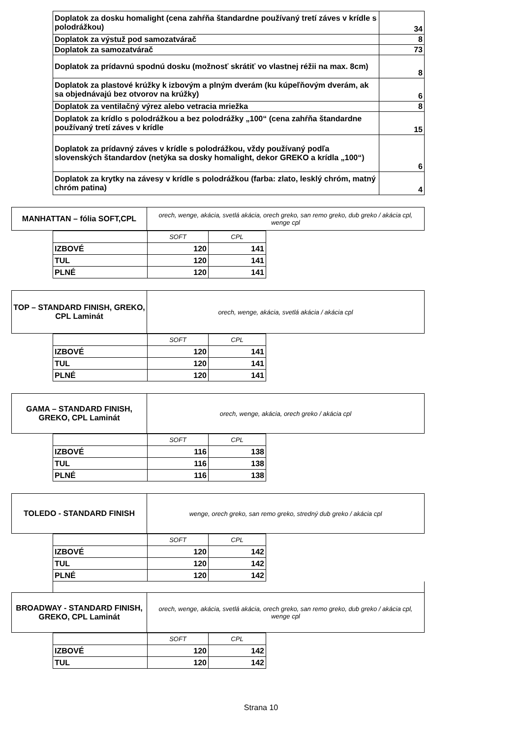| Doplatok za dosku homalight (cena zahŕňa štandardne používaný tretí záves v krídle s polodrážkou) | 34 |
| Doplatok za výstuž pod samozatvárač | 8 |
| Doplatok za samozatvárač | 73 |
| Doplatok za prídavnú spodnú dosku (možnosť skrátiť vo vlastnej réžii na max. 8cm) | 8 |
| Doplatok za plastové krúžky k izbovým a plným dverám (ku kúpeľňovým dverám, ak sa objednávajú bez otvorov na krúžky) | 6 |
| Doplatok za ventilačný výrez alebo vetracia mriežka | 8 |
| Doplatok za krídlo s polodrážkou a bez polodrážky „100“ (cena zahŕňa štandardne používaný tretí záves v krídle | 15 |
| Doplatok za prídavný záves v krídle s polodrážkou, vždy používaný podľa slovenských štandardov (netýka sa dosky homalight, dekor GREKO a krídla „100“) | 6 |
| Doplatok za krytky na závesy v krídle s polodrážkou (farba: zlato, lesklý chróm, matný chróm patina) | 4 |
| MANHATTAN – fólia SOFT,CPL | orech, wenge, akácia, svetlá akácia, orech greko, san remo greko, dub greko / akácia cpl, wenge cpl |
| | SOFT | CPL |
| IZBOVÉ | 120 | 141 |
| TUL | 120 | 141 |
| PLNÉ | 120 | 141 |
| TOP – STANDARD FINISH, GREKO, CPL Laminát | orech, wenge, akácia, svetlá akácia / akácia cpl |
| | SOFT | CPL |
| IZBOVÉ | 120 | 141 |
| TUL | 120 | 141 |
| PLNÉ | 120 | 141 |
| GAMA – STANDARD FINISH, GREKO, CPL Laminát | orech, wenge, akácia, orech greko / akácia cpl |
| | SOFT | CPL |
| IZBOVÉ | 116 | 138 |
| TUL | 116 | 138 |
| PLNÉ | 116 | 138 |
| TOLEDO - STANDARD FINISH | wenge, orech greko, san remo greko, stredný dub greko / akácia cpl |
| | SOFT | CPL |
| IZBOVÉ | 120 | 142 |
| TUL | 120 | 142 |
| PLNÉ | 120 | 142 |
| BROADWAY - STANDARD FINISH, GREKO, CPL Laminát | orech, wenge, akácia, svetlá akácia, orech greko, san remo greko, dub greko / akácia cpl, wenge cpl |
| | SOFT | CPL |
| IZBOVÉ | 120 | 142 |
| TUL | 120 | 142 |
Strana 10